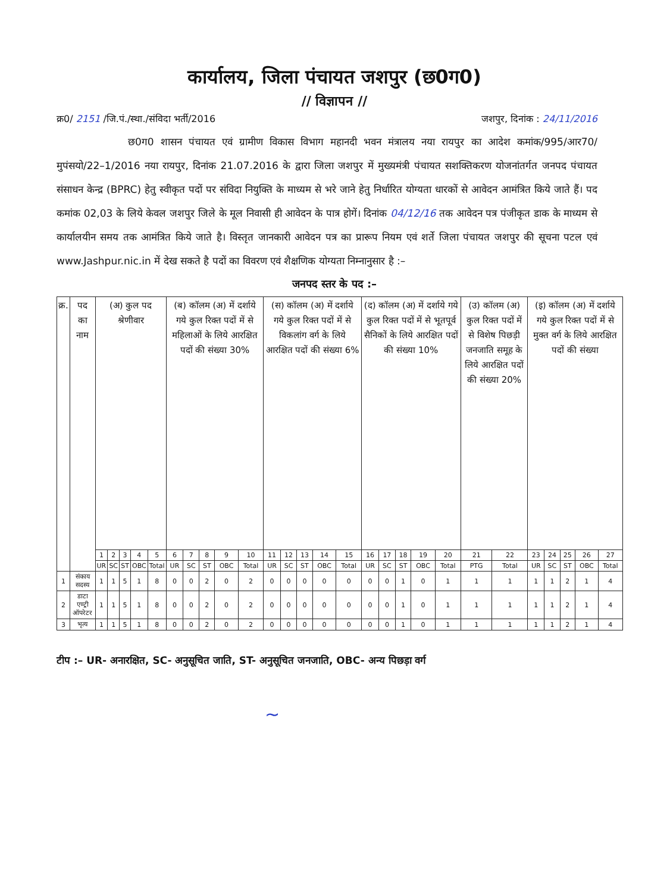कार्यालय, जिला पंचायत जशपुर (छ0ग0)
// विज्ञापन //
क्र0/ 2151 /जि.पं./स्था./संविदा भर्ती/2016 जशपुर, दिनांक : 24/11/2016
छ0ग0 शासन पंचायत एवं ग्रामीण विकास विभाग महानदी भवन मंत्रालय नया रायपुर का आदेश कमांक/995/आर70/मुपंसयो/22–1/2016 नया रायपुर, दिनांक 21.07.2016 के द्वारा जिला जशपुर में मुख्यमंत्री पंचायत सशक्तिकरण योजनांतर्गत जनपद पंचायत संसाधन केन्द्र (BPRC) हेतु स्वीकृत पदों पर संविदा नियुक्ति के माध्यम से भरे जाने हेतु निर्धारित योग्यता धारकों से आवेदन आमंत्रित किये जाते हैं। पद कमांक 02,03 के लिये केवल जशपुर जिले के मूल निवासी ही आवेदन के पात्र होगें। दिनांक 04/12/16 तक आवेदन पत्र पंजीकृत डाक के माध्यम से कार्यालयीन समय तक आमंत्रित किये जाते है। विस्तृत जानकारी आवेदन पत्र का प्रारूप नियम एवं शर्ते जिला पंचायत जशपुर की सूचना पटल एवं www.Jashpur.nic.in में देख सकते है पदों का विवरण एवं शैक्षणिक योग्यता निम्नानुसार है :–
जनपद स्तर के पद :–
| क्र. | पद का नाम | (अ) कुल पद श्रेणीवार | | | | | (ब) कॉलम (अ) में दर्शाये गये कुल रिक्त पदों में से महिलाओं के लिये आरक्षित पदों की संख्या 30% | | | | | (स) कॉलम (अ) में दर्शाये गये कुल रिक्त पदों में से विकलांग वर्ग के लिये आरक्षित पदों की संख्या 6% | | | | | (द) कॉलम (अ) में दर्शाये गये कुल रिक्त पदों में से भूतपूर्व सैनिकों के लिये आरक्षित पदों की संख्या 10% | | | | | (उ) कॉलम (अ) कुल रिक्त पदों में से विशेष पिछड़ी जनजाति समूह के लिये आरक्षित पदों की संख्या 20% | | (इ) कॉलम (अ) में दर्शाये गये कुल रिक्त पदों में से मुक्त वर्ग के लिये आरक्षित पदों की संख्या | | | | |
| --- | --- | --- | --- | --- | --- | --- | --- | --- | --- | --- | --- | --- | --- | --- | --- | --- | --- | --- | --- | --- | --- | --- | --- | --- | --- | --- | --- | --- |
| | | 1 | 2 | 3 | 4 | 5 | 6 | 7 | 8 | 9 | 10 | 11 | 12 | 13 | 14 | 15 | 16 | 17 | 18 | 19 | 20 | 21 | 22 | 23 | 24 | 25 | 26 | 27 |
| | | UR | SC | ST | OBC | Total | UR | SC | ST | OBC | Total | UR | SC | ST | OBC | Total | UR | SC | ST | OBC | Total | PTG | Total | UR | SC | ST | OBC | Total |
| 1 | संकाय सदस्य | 1 | 1 | 5 | 1 | 8 | 0 | 0 | 2 | 0 | 2 | 0 | 0 | 0 | 0 | 0 | 0 | 0 | 1 | 0 | 1 | 1 | 1 | 1 | 1 | 2 | 1 | 4 |
| 2 | डाटा एण्ट्री ऑपरेटर | 1 | 1 | 5 | 1 | 8 | 0 | 0 | 2 | 0 | 2 | 0 | 0 | 0 | 0 | 0 | 0 | 0 | 1 | 0 | 1 | 1 | 1 | 1 | 1 | 2 | 1 | 4 |
| 3 | भृत्य | 1 | 1 | 5 | 1 | 8 | 0 | 0 | 2 | 0 | 2 | 0 | 0 | 0 | 0 | 0 | 0 | 0 | 1 | 0 | 1 | 1 | 1 | 1 | 1 | 2 | 1 | 4 |
टीप :– UR- अनारक्षित, SC- अनुसूचित जाति, ST- अनुसूचित जनजाति, OBC- अन्य पिछड़ा वर्ग
~